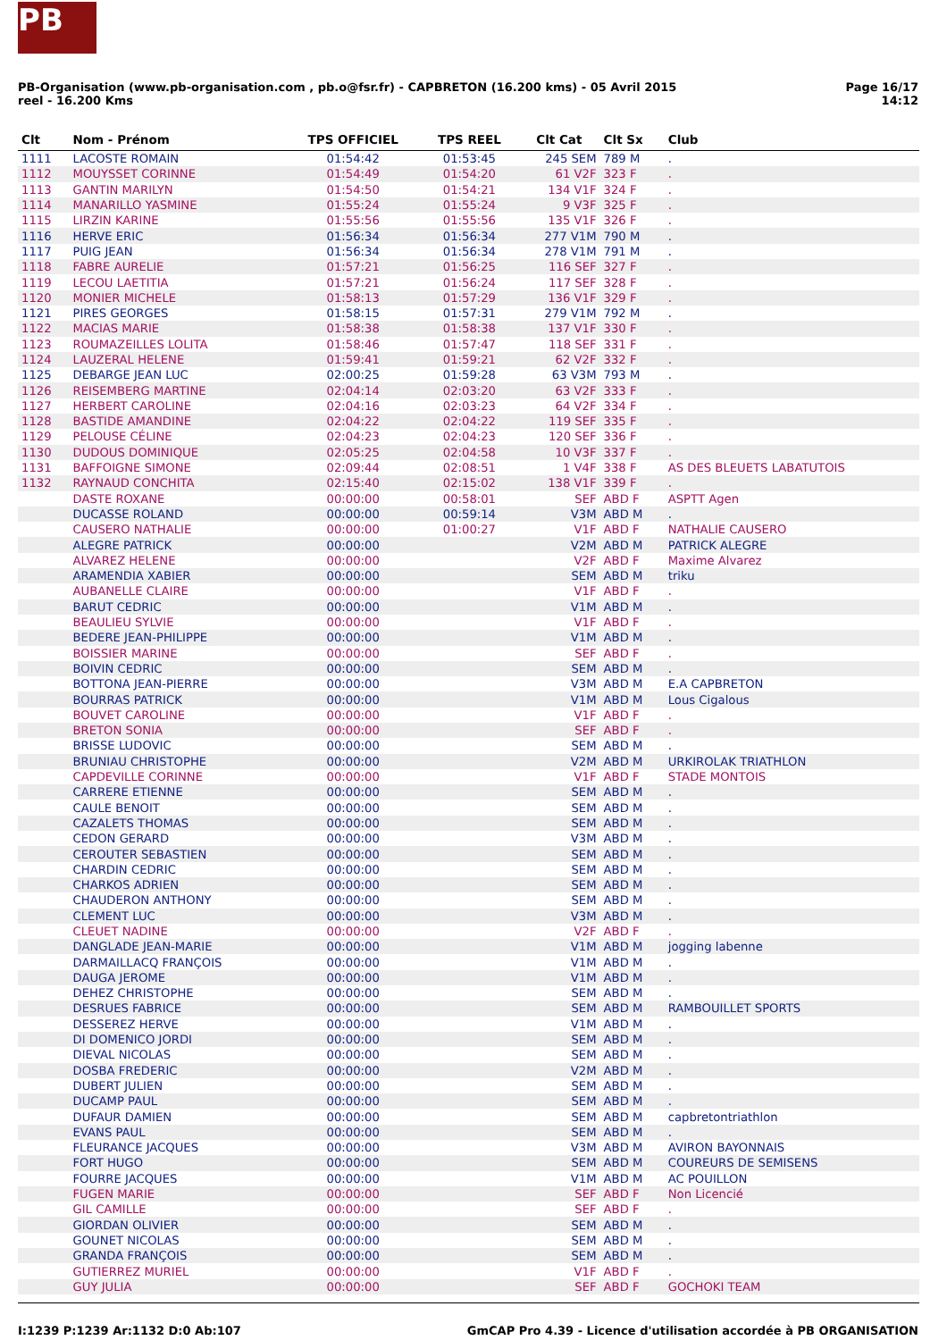PB
PB-Organisation (www.pb-organisation.com , pb.o@fsr.fr) - CAPBRETON (16.200 kms) - 05 Avril 2015
reel - 16.200 Kms
Page 16/17
14:12
| Clt | Nom - Prénom | TPS OFFICIEL | TPS REEL | Clt Cat | Clt Sx | Club |
| --- | --- | --- | --- | --- | --- | --- |
| 1111 | LACOSTE ROMAIN | 01:54:42 | 01:53:45 | 245 SEM | 789 M | . |
| 1112 | MOUYSSET CORINNE | 01:54:49 | 01:54:20 | 61 V2F | 323 F | . |
| 1113 | GANTIN MARILYN | 01:54:50 | 01:54:21 | 134 V1F | 324 F | . |
| 1114 | MANARILLO YASMINE | 01:55:24 | 01:55:24 | 9 V3F | 325 F | . |
| 1115 | LIRZIN KARINE | 01:55:56 | 01:55:56 | 135 V1F | 326 F | . |
| 1116 | HERVE ERIC | 01:56:34 | 01:56:34 | 277 V1M | 790 M | . |
| 1117 | PUIG JEAN | 01:56:34 | 01:56:34 | 278 V1M | 791 M | . |
| 1118 | FABRE AURELIE | 01:57:21 | 01:56:25 | 116 SEF | 327 F | . |
| 1119 | LECOU LAETITIA | 01:57:21 | 01:56:24 | 117 SEF | 328 F | . |
| 1120 | MONIER MICHELE | 01:58:13 | 01:57:29 | 136 V1F | 329 F | . |
| 1121 | PIRES GEORGES | 01:58:15 | 01:57:31 | 279 V1M | 792 M | . |
| 1122 | MACIAS MARIE | 01:58:38 | 01:58:38 | 137 V1F | 330 F | . |
| 1123 | ROUMAZEILLES LOLITA | 01:58:46 | 01:57:47 | 118 SEF | 331 F | . |
| 1124 | LAUZERAL HELENE | 01:59:41 | 01:59:21 | 62 V2F | 332 F | . |
| 1125 | DEBARGE JEAN LUC | 02:00:25 | 01:59:28 | 63 V3M | 793 M | . |
| 1126 | REISEMBERG MARTINE | 02:04:14 | 02:03:20 | 63 V2F | 333 F | . |
| 1127 | HERBERT CAROLINE | 02:04:16 | 02:03:23 | 64 V2F | 334 F | . |
| 1128 | BASTIDE AMANDINE | 02:04:22 | 02:04:22 | 119 SEF | 335 F | . |
| 1129 | PELOUSE CÉLINE | 02:04:23 | 02:04:23 | 120 SEF | 336 F | . |
| 1130 | DUDOUS DOMINIQUE | 02:05:25 | 02:04:58 | 10 V3F | 337 F | . |
| 1131 | BAFFOIGNE SIMONE | 02:09:44 | 02:08:51 | 1 V4F | 338 F | AS DES BLEUETS LABATUTOIS |
| 1132 | RAYNAUD CONCHITA | 02:15:40 | 02:15:02 | 138 V1F | 339 F | . |
| | DASTE ROXANE | 00:00:00 | 00:58:01 | SEF | ABD F | ASPTT Agen |
| | DUCASSE ROLAND | 00:00:00 | 00:59:14 | V3M | ABD M | . |
| | CAUSERO NATHALIE | 00:00:00 | 01:00:27 | V1F | ABD F | NATHALIE CAUSERO |
| | ALEGRE PATRICK | 00:00:00 | | V2M | ABD M | PATRICK ALEGRE |
| | ALVAREZ HELENE | 00:00:00 | | V2F | ABD F | Maxime Alvarez |
| | ARAMENDIA XABIER | 00:00:00 | | SEM | ABD M | triku |
| | AUBANELLE CLAIRE | 00:00:00 | | V1F | ABD F | . |
| | BARUT CEDRIC | 00:00:00 | | V1M | ABD M | . |
| | BEAULIEU SYLVIE | 00:00:00 | | V1F | ABD F | . |
| | BEDERE JEAN-PHILIPPE | 00:00:00 | | V1M | ABD M | . |
| | BOISSIER MARINE | 00:00:00 | | SEF | ABD F | . |
| | BOIVIN CEDRIC | 00:00:00 | | SEM | ABD M | . |
| | BOTTONA JEAN-PIERRE | 00:00:00 | | V3M | ABD M | E.A CAPBRETON |
| | BOURRAS PATRICK | 00:00:00 | | V1M | ABD M | Lous Cigalous |
| | BOUVET CAROLINE | 00:00:00 | | V1F | ABD F | . |
| | BRETON SONIA | 00:00:00 | | SEF | ABD F | . |
| | BRISSE LUDOVIC | 00:00:00 | | SEM | ABD M | . |
| | BRUNIAU CHRISTOPHE | 00:00:00 | | V2M | ABD M | URKIROLAK TRIATHLON |
| | CAPDEVILLE CORINNE | 00:00:00 | | V1F | ABD F | STADE MONTOIS |
| | CARRERE ETIENNE | 00:00:00 | | SEM | ABD M | . |
| | CAULE BENOIT | 00:00:00 | | SEM | ABD M | . |
| | CAZALETS THOMAS | 00:00:00 | | SEM | ABD M | . |
| | CEDON GERARD | 00:00:00 | | V3M | ABD M | . |
| | CEROUTER SEBASTIEN | 00:00:00 | | SEM | ABD M | . |
| | CHARDIN CEDRIC | 00:00:00 | | SEM | ABD M | . |
| | CHARKOS ADRIEN | 00:00:00 | | SEM | ABD M | . |
| | CHAUDERON ANTHONY | 00:00:00 | | SEM | ABD M | . |
| | CLEMENT LUC | 00:00:00 | | V3M | ABD M | . |
| | CLEUET NADINE | 00:00:00 | | V2F | ABD F | . |
| | DANGLADE JEAN-MARIE | 00:00:00 | | V1M | ABD M | jogging labenne |
| | DARMAILLACQ FRANÇOIS | 00:00:00 | | V1M | ABD M | . |
| | DAUGA JEROME | 00:00:00 | | V1M | ABD M | . |
| | DEHEZ CHRISTOPHE | 00:00:00 | | SEM | ABD M | . |
| | DESRUES FABRICE | 00:00:00 | | SEM | ABD M | RAMBOUILLET SPORTS |
| | DESSEREZ HERVE | 00:00:00 | | V1M | ABD M | . |
| | DI DOMENICO JORDI | 00:00:00 | | SEM | ABD M | . |
| | DIEVAL NICOLAS | 00:00:00 | | SEM | ABD M | . |
| | DOSBA FREDERIC | 00:00:00 | | V2M | ABD M | . |
| | DUBERT JULIEN | 00:00:00 | | SEM | ABD M | . |
| | DUCAMP PAUL | 00:00:00 | | SEM | ABD M | . |
| | DUFAUR DAMIEN | 00:00:00 | | SEM | ABD M | capbretontriathlon |
| | EVANS PAUL | 00:00:00 | | SEM | ABD M | . |
| | FLEURANCE JACQUES | 00:00:00 | | V3M | ABD M | AVIRON BAYONNAIS |
| | FORT HUGO | 00:00:00 | | SEM | ABD M | COUREURS DE SEMISENS |
| | FOURRE JACQUES | 00:00:00 | | V1M | ABD M | AC POUILLON |
| | FUGEN MARIE | 00:00:00 | | SEF | ABD F | Non Licencié |
| | GIL CAMILLE | 00:00:00 | | SEF | ABD F | . |
| | GIORDAN OLIVIER | 00:00:00 | | SEM | ABD M | . |
| | GOUNET NICOLAS | 00:00:00 | | SEM | ABD M | . |
| | GRANDA FRANÇOIS | 00:00:00 | | SEM | ABD M | . |
| | GUTIERREZ MURIEL | 00:00:00 | | V1F | ABD F | . |
| | GUY JULIA | 00:00:00 | | SEF | ABD F | GOCHOKI TEAM |
I:1239 P:1239 Ar:1132 D:0 Ab:107
GmCAP Pro 4.39 - Licence d'utilisation accordée à PB ORGANISATION